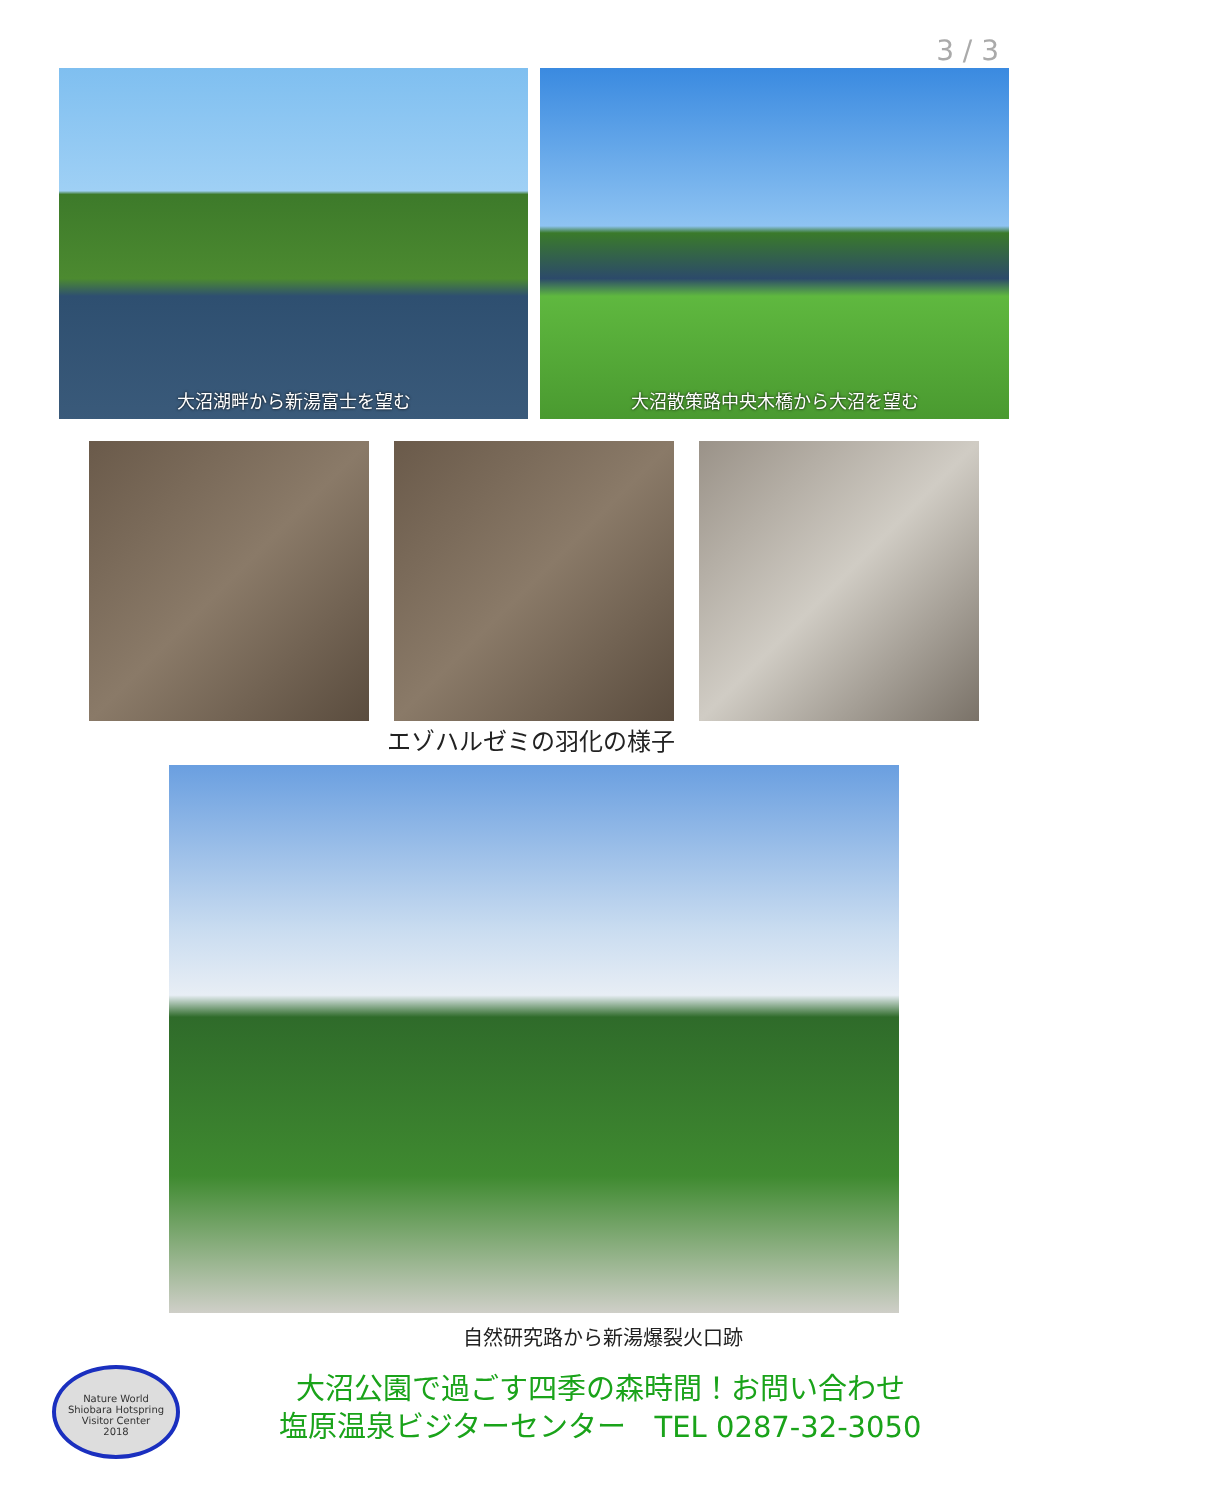3 / 3
大沼湖畔から新湯富士を望む
大沼散策路中央木橋から大沼を望む
エゾハルゼミの羽化の様子
自然研究路から新湯爆裂火口跡
Nature World
Shiobara Hotspring
Visitor Center
2018
大沼公園で過ごす四季の森時間！お問い合わせ
塩原温泉ビジターセンター　TEL 0287-32-3050